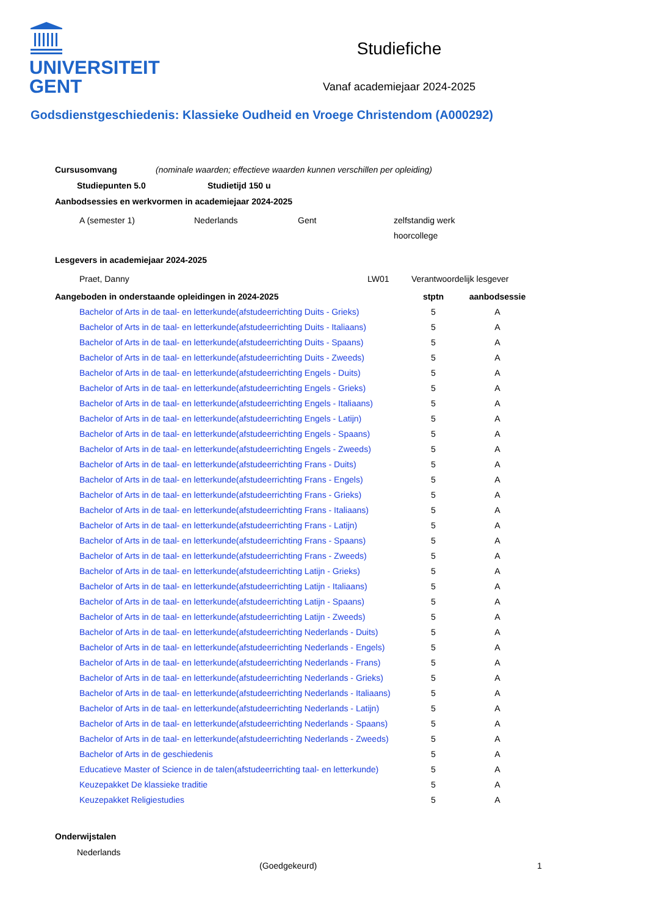UNIVERSITEIT
GENT
Studiefiche
Vanaf academiejaar 2024-2025
Godsdienstgeschiedenis: Klassieke Oudheid en Vroege Christendom (A000292)
Cursusomvang (nominale waarden; effectieve waarden kunnen verschillen per opleiding)
Studiepunten 5.0 Studietijd 150 u
Aanbodsessies en werkvormen in academiejaar 2024-2025
| A (semester 1) | Nederlands | Gent | zelfstandig werk |
| | | | hoorcollege |
Lesgevers in academiejaar 2024-2025
| Praet, Danny | LW01 | Verantwoordelijk lesgever |
| Aangeboden in onderstaande opleidingen in 2024-2025 | stptn | aanbodsessie |
| --- | --- | --- |
| Bachelor of Arts in de taal- en letterkunde(afstudeerrichting Duits - Grieks) | 5 | A |
| Bachelor of Arts in de taal- en letterkunde(afstudeerrichting Duits - Italiaans) | 5 | A |
| Bachelor of Arts in de taal- en letterkunde(afstudeerrichting Duits - Spaans) | 5 | A |
| Bachelor of Arts in de taal- en letterkunde(afstudeerrichting Duits - Zweeds) | 5 | A |
| Bachelor of Arts in de taal- en letterkunde(afstudeerrichting Engels - Duits) | 5 | A |
| Bachelor of Arts in de taal- en letterkunde(afstudeerrichting Engels - Grieks) | 5 | A |
| Bachelor of Arts in de taal- en letterkunde(afstudeerrichting Engels - Italiaans) | 5 | A |
| Bachelor of Arts in de taal- en letterkunde(afstudeerrichting Engels - Latijn) | 5 | A |
| Bachelor of Arts in de taal- en letterkunde(afstudeerrichting Engels - Spaans) | 5 | A |
| Bachelor of Arts in de taal- en letterkunde(afstudeerrichting Engels - Zweeds) | 5 | A |
| Bachelor of Arts in de taal- en letterkunde(afstudeerrichting Frans - Duits) | 5 | A |
| Bachelor of Arts in de taal- en letterkunde(afstudeerrichting Frans - Engels) | 5 | A |
| Bachelor of Arts in de taal- en letterkunde(afstudeerrichting Frans - Grieks) | 5 | A |
| Bachelor of Arts in de taal- en letterkunde(afstudeerrichting Frans - Italiaans) | 5 | A |
| Bachelor of Arts in de taal- en letterkunde(afstudeerrichting Frans - Latijn) | 5 | A |
| Bachelor of Arts in de taal- en letterkunde(afstudeerrichting Frans - Spaans) | 5 | A |
| Bachelor of Arts in de taal- en letterkunde(afstudeerrichting Frans - Zweeds) | 5 | A |
| Bachelor of Arts in de taal- en letterkunde(afstudeerrichting Latijn - Grieks) | 5 | A |
| Bachelor of Arts in de taal- en letterkunde(afstudeerrichting Latijn - Italiaans) | 5 | A |
| Bachelor of Arts in de taal- en letterkunde(afstudeerrichting Latijn - Spaans) | 5 | A |
| Bachelor of Arts in de taal- en letterkunde(afstudeerrichting Latijn - Zweeds) | 5 | A |
| Bachelor of Arts in de taal- en letterkunde(afstudeerrichting Nederlands - Duits) | 5 | A |
| Bachelor of Arts in de taal- en letterkunde(afstudeerrichting Nederlands - Engels) | 5 | A |
| Bachelor of Arts in de taal- en letterkunde(afstudeerrichting Nederlands - Frans) | 5 | A |
| Bachelor of Arts in de taal- en letterkunde(afstudeerrichting Nederlands - Grieks) | 5 | A |
| Bachelor of Arts in de taal- en letterkunde(afstudeerrichting Nederlands - Italiaans) | 5 | A |
| Bachelor of Arts in de taal- en letterkunde(afstudeerrichting Nederlands - Latijn) | 5 | A |
| Bachelor of Arts in de taal- en letterkunde(afstudeerrichting Nederlands - Spaans) | 5 | A |
| Bachelor of Arts in de taal- en letterkunde(afstudeerrichting Nederlands - Zweeds) | 5 | A |
| Bachelor of Arts in de geschiedenis | 5 | A |
| Educatieve Master of Science in de talen(afstudeerrichting taal- en letterkunde) | 5 | A |
| Keuzepakket De klassieke traditie | 5 | A |
| Keuzepakket Religiestudies | 5 | A |
Onderwijstalen
Nederlands
(Goedgekeurd) 1